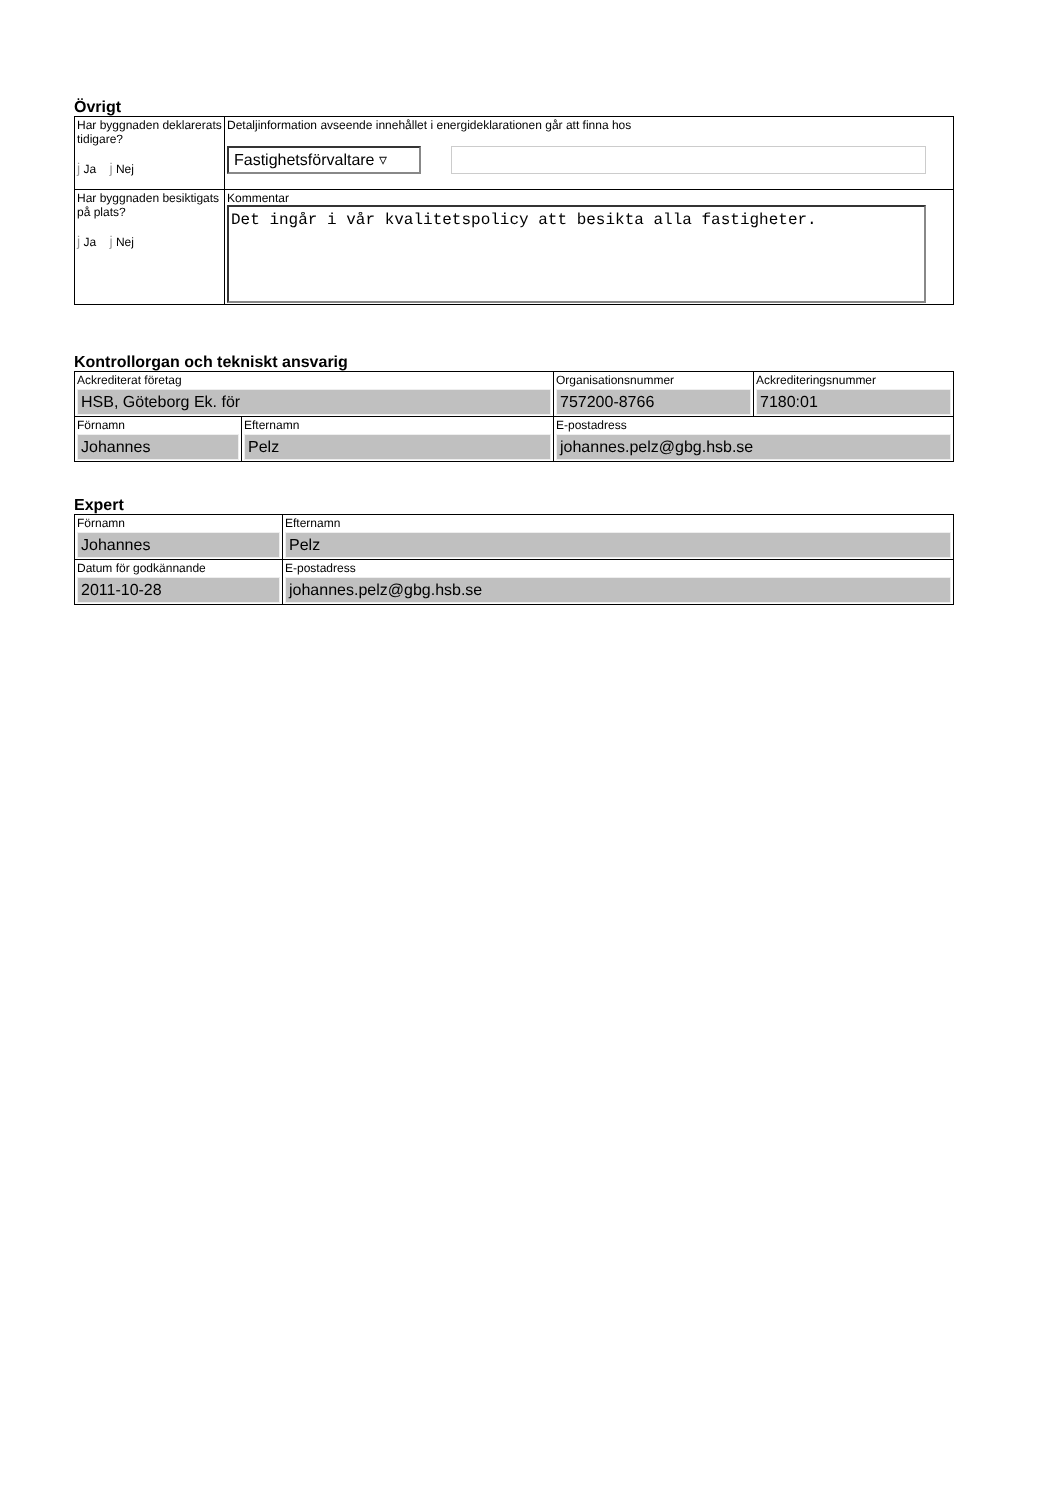Övrigt
| Har byggnaden deklarerats tidigare? j Ja j Nej | Detaljinformation avseende innehållet i energideklarationen går att finna hos Fastighetsförvaltare ▿ |
| Har byggnaden besiktigats på plats? j Ja j Nej | Kommentar Det ingår i vår kvalitetspolicy att besikta alla fastigheter. |
Kontrollorgan och tekniskt ansvarig
| Ackrediterat företag HSB, Göteborg Ek. för | | Organisationsnummer 757200-8766 | Ackrediteringsnummer 7180:01 |
| Förnamn Johannes | Efternamn Pelz | E-postadress johannes.pelz@gbg.hsb.se | |
Expert
| Förnamn Johannes | Efternamn Pelz |
| Datum för godkännande 2011-10-28 | E-postadress johannes.pelz@gbg.hsb.se |